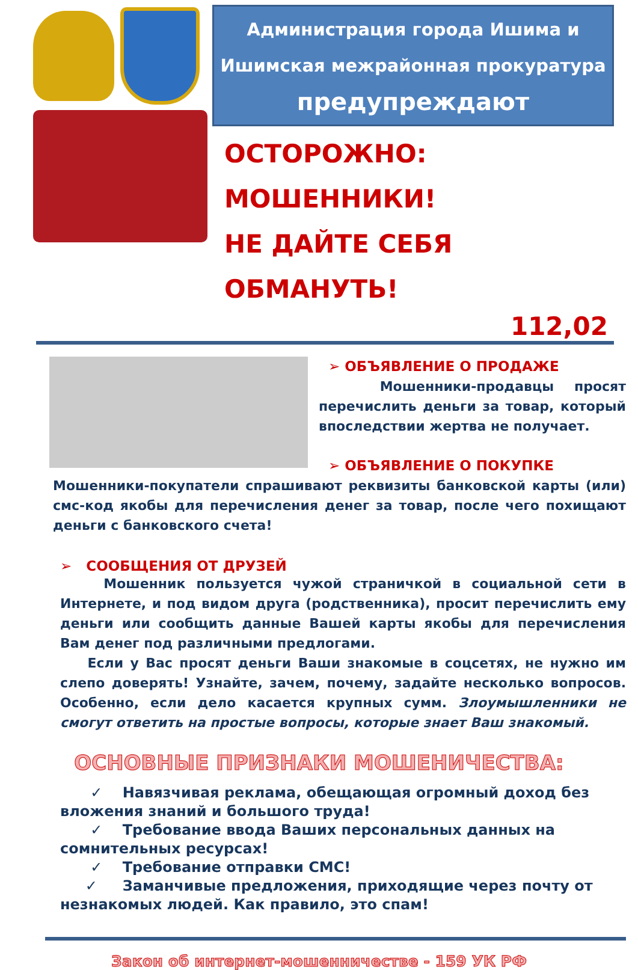Администрация города Ишима и
Ишимская межрайонная прокуратура
предупреждают
ОСТОРОЖНО: МОШЕННИКИ!
НЕ ДАЙТЕ СЕБЯ ОБМАНУТЬ!
112,02
➢ ОБЪЯВЛЕНИЕ О ПРОДАЖЕ
Мошенники-продавцы просят перечислить деньги за товар, который впоследствии жертва не получает.
➢ ОБЪЯВЛЕНИЕ О ПОКУПКЕ
Мошенники-покупатели спрашивают реквизиты банковской карты (или) смс-код якобы для перечисления денег за товар, после чего похищают деньги с банковского счета!
➢ СООБЩЕНИЯ ОТ ДРУЗЕЙ
Мошенник пользуется чужой страничкой в социальной сети в Интернете, и под видом друга (родственника), просит перечислить ему деньги или сообщить данные Вашей карты якобы для перечисления Вам денег под различными предлогами.
Если у Вас просят деньги Ваши знакомые в соцсетях, не нужно им слепо доверять! Узнайте, зачем, почему, задайте несколько вопросов. Особенно, если дело касается крупных сумм. Злоумышленники не смогут ответить на простые вопросы, которые знает Ваш знакомый.
ОСНОВНЫЕ ПРИЗНАКИ МОШЕНИЧЕСТВА:
✓ Навязчивая реклама, обещающая огромный доход без вложения знаний и большого труда!
✓ Требование ввода Ваших персональных данных на сомнительных ресурсах!
✓ Требование отправки СМС!
✓ Заманчивые предложения, приходящие через почту от незнакомых людей. Как правило, это спам!
Закон об интернет-мошенничестве - 159 УК РФ